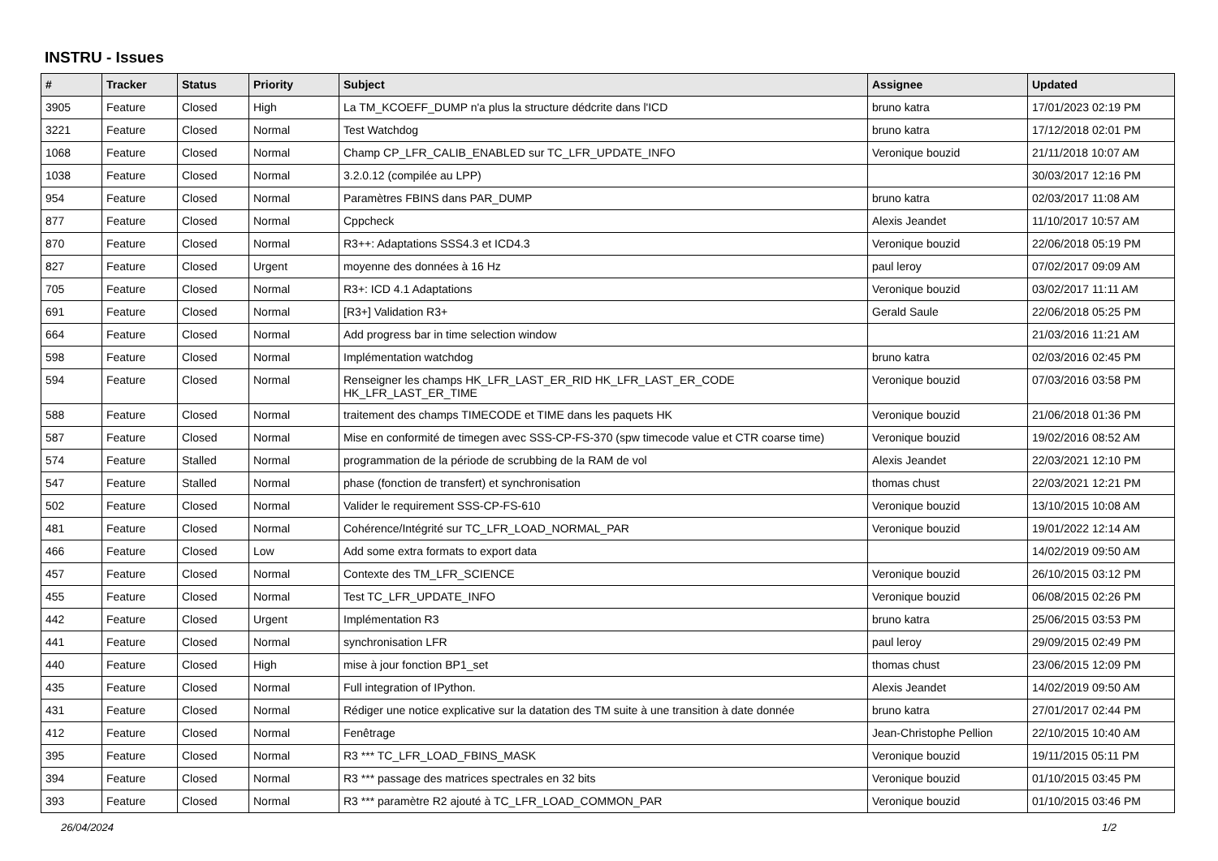INSTRU - Issues
| # | Tracker | Status | Priority | Subject | Assignee | Updated |
| --- | --- | --- | --- | --- | --- | --- |
| 3905 | Feature | Closed | High | La TM_KCOEFF_DUMP n'a plus la structure dédcrite dans l'ICD | bruno katra | 17/01/2023 02:19 PM |
| 3221 | Feature | Closed | Normal | Test Watchdog | bruno katra | 17/12/2018 02:01 PM |
| 1068 | Feature | Closed | Normal | Champ CP_LFR_CALIB_ENABLED sur TC_LFR_UPDATE_INFO | Veronique bouzid | 21/11/2018 10:07 AM |
| 1038 | Feature | Closed | Normal | 3.2.0.12 (compilée au LPP) | | 30/03/2017 12:16 PM |
| 954 | Feature | Closed | Normal | Paramètres FBINS dans PAR_DUMP | bruno katra | 02/03/2017 11:08 AM |
| 877 | Feature | Closed | Normal | Cppcheck | Alexis Jeandet | 11/10/2017 10:57 AM |
| 870 | Feature | Closed | Normal | R3++: Adaptations SSS4.3 et ICD4.3 | Veronique bouzid | 22/06/2018 05:19 PM |
| 827 | Feature | Closed | Urgent | moyenne des données à 16 Hz | paul leroy | 07/02/2017 09:09 AM |
| 705 | Feature | Closed | Normal | R3+: ICD 4.1 Adaptations | Veronique bouzid | 03/02/2017 11:11 AM |
| 691 | Feature | Closed | Normal | [R3+] Validation R3+ | Gerald Saule | 22/06/2018 05:25 PM |
| 664 | Feature | Closed | Normal | Add progress bar in time selection window | | 21/03/2016 11:21 AM |
| 598 | Feature | Closed | Normal | Implémentation watchdog | bruno katra | 02/03/2016 02:45 PM |
| 594 | Feature | Closed | Normal | Renseigner les champs HK_LFR_LAST_ER_RID HK_LFR_LAST_ER_CODE HK_LFR_LAST_ER_TIME | Veronique bouzid | 07/03/2016 03:58 PM |
| 588 | Feature | Closed | Normal | traitement des champs TIMECODE et TIME dans les paquets HK | Veronique bouzid | 21/06/2018 01:36 PM |
| 587 | Feature | Closed | Normal | Mise en conformité de timegen avec SSS-CP-FS-370 (spw timecode value et CTR coarse time) | Veronique bouzid | 19/02/2016 08:52 AM |
| 574 | Feature | Stalled | Normal | programmation de la période de scrubbing de la RAM de vol | Alexis Jeandet | 22/03/2021 12:10 PM |
| 547 | Feature | Stalled | Normal | phase (fonction de transfert) et synchronisation | thomas chust | 22/03/2021 12:21 PM |
| 502 | Feature | Closed | Normal | Valider le requirement SSS-CP-FS-610 | Veronique bouzid | 13/10/2015 10:08 AM |
| 481 | Feature | Closed | Normal | Cohérence/Intégrité sur TC_LFR_LOAD_NORMAL_PAR | Veronique bouzid | 19/01/2022 12:14 AM |
| 466 | Feature | Closed | Low | Add some extra formats to export data | | 14/02/2019 09:50 AM |
| 457 | Feature | Closed | Normal | Contexte des TM_LFR_SCIENCE | Veronique bouzid | 26/10/2015 03:12 PM |
| 455 | Feature | Closed | Normal | Test TC_LFR_UPDATE_INFO | Veronique bouzid | 06/08/2015 02:26 PM |
| 442 | Feature | Closed | Urgent | Implémentation R3 | bruno katra | 25/06/2015 03:53 PM |
| 441 | Feature | Closed | Normal | synchronisation LFR | paul leroy | 29/09/2015 02:49 PM |
| 440 | Feature | Closed | High | mise à jour fonction BP1_set | thomas chust | 23/06/2015 12:09 PM |
| 435 | Feature | Closed | Normal | Full integration of IPython. | Alexis Jeandet | 14/02/2019 09:50 AM |
| 431 | Feature | Closed | Normal | Rédiger une notice explicative sur la datation des TM suite à une transition à date donnée | bruno katra | 27/01/2017 02:44 PM |
| 412 | Feature | Closed | Normal | Fenêtrage | Jean-Christophe Pellion | 22/10/2015 10:40 AM |
| 395 | Feature | Closed | Normal | R3 *** TC_LFR_LOAD_FBINS_MASK | Veronique bouzid | 19/11/2015 05:11 PM |
| 394 | Feature | Closed | Normal | R3 *** passage des matrices spectrales en 32 bits | Veronique bouzid | 01/10/2015 03:45 PM |
| 393 | Feature | Closed | Normal | R3 *** paramètre R2 ajouté à TC_LFR_LOAD_COMMON_PAR | Veronique bouzid | 01/10/2015 03:46 PM |
26/04/2024 1/2